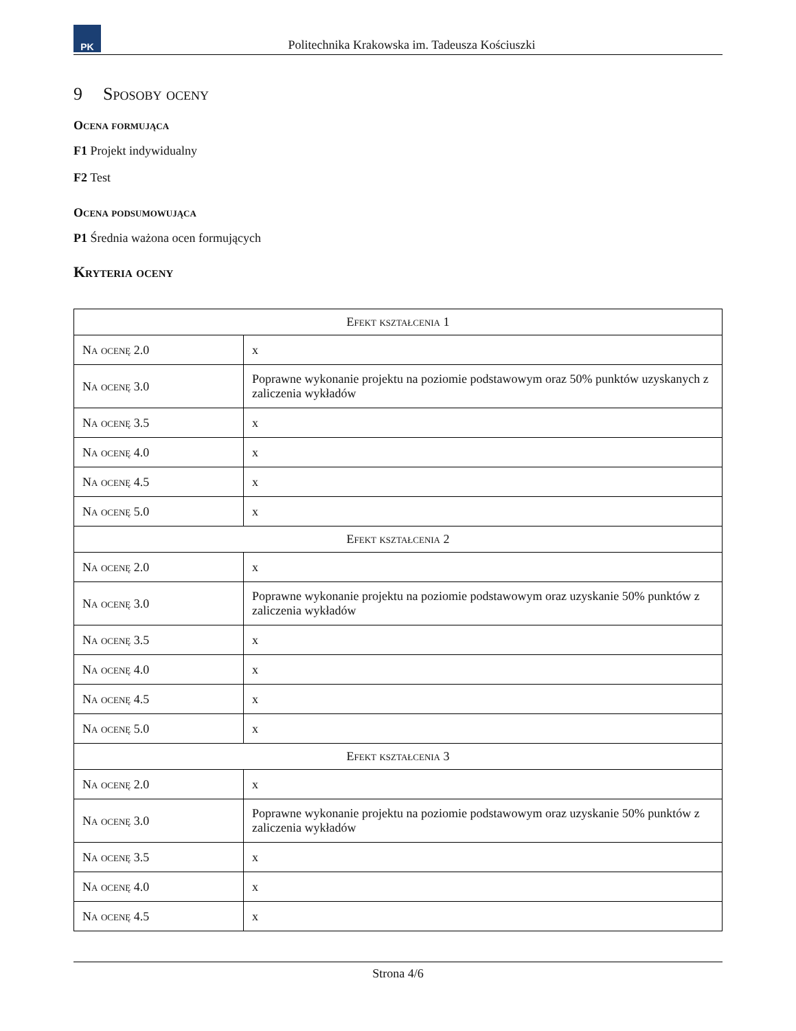PK
Politechnika Krakowska im. Tadeusza Kościuszki
9 Sposoby oceny
Ocena formująca
F1 Projekt indywidualny
F2 Test
Ocena podsumowująca
P1 Średnia ważona ocen formujących
Kryteria oceny
| Efekt kształcenia 1 | |
| --- | --- |
| Na ocenę 2.0 | x |
| Na ocenę 3.0 | Poprawne wykonanie projektu na poziomie podstawowym oraz 50% punktów uzyskanych z zaliczenia wykładów |
| Na ocenę 3.5 | x |
| Na ocenę 4.0 | x |
| Na ocenę 4.5 | x |
| Na ocenę 5.0 | x |
| Efekt kształcenia 2 | |
| Na ocenę 2.0 | x |
| Na ocenę 3.0 | Poprawne wykonanie projektu na poziomie podstawowym oraz uzyskanie 50% punktów z zaliczenia wykładów |
| Na ocenę 3.5 | x |
| Na ocenę 4.0 | x |
| Na ocenę 4.5 | x |
| Na ocenę 5.0 | x |
| Efekt kształcenia 3 | |
| Na ocenę 2.0 | x |
| Na ocenę 3.0 | Poprawne wykonanie projektu na poziomie podstawowym oraz uzyskanie 50% punktów z zaliczenia wykładów |
| Na ocenę 3.5 | x |
| Na ocenę 4.0 | x |
| Na ocenę 4.5 | x |
Strona 4/6